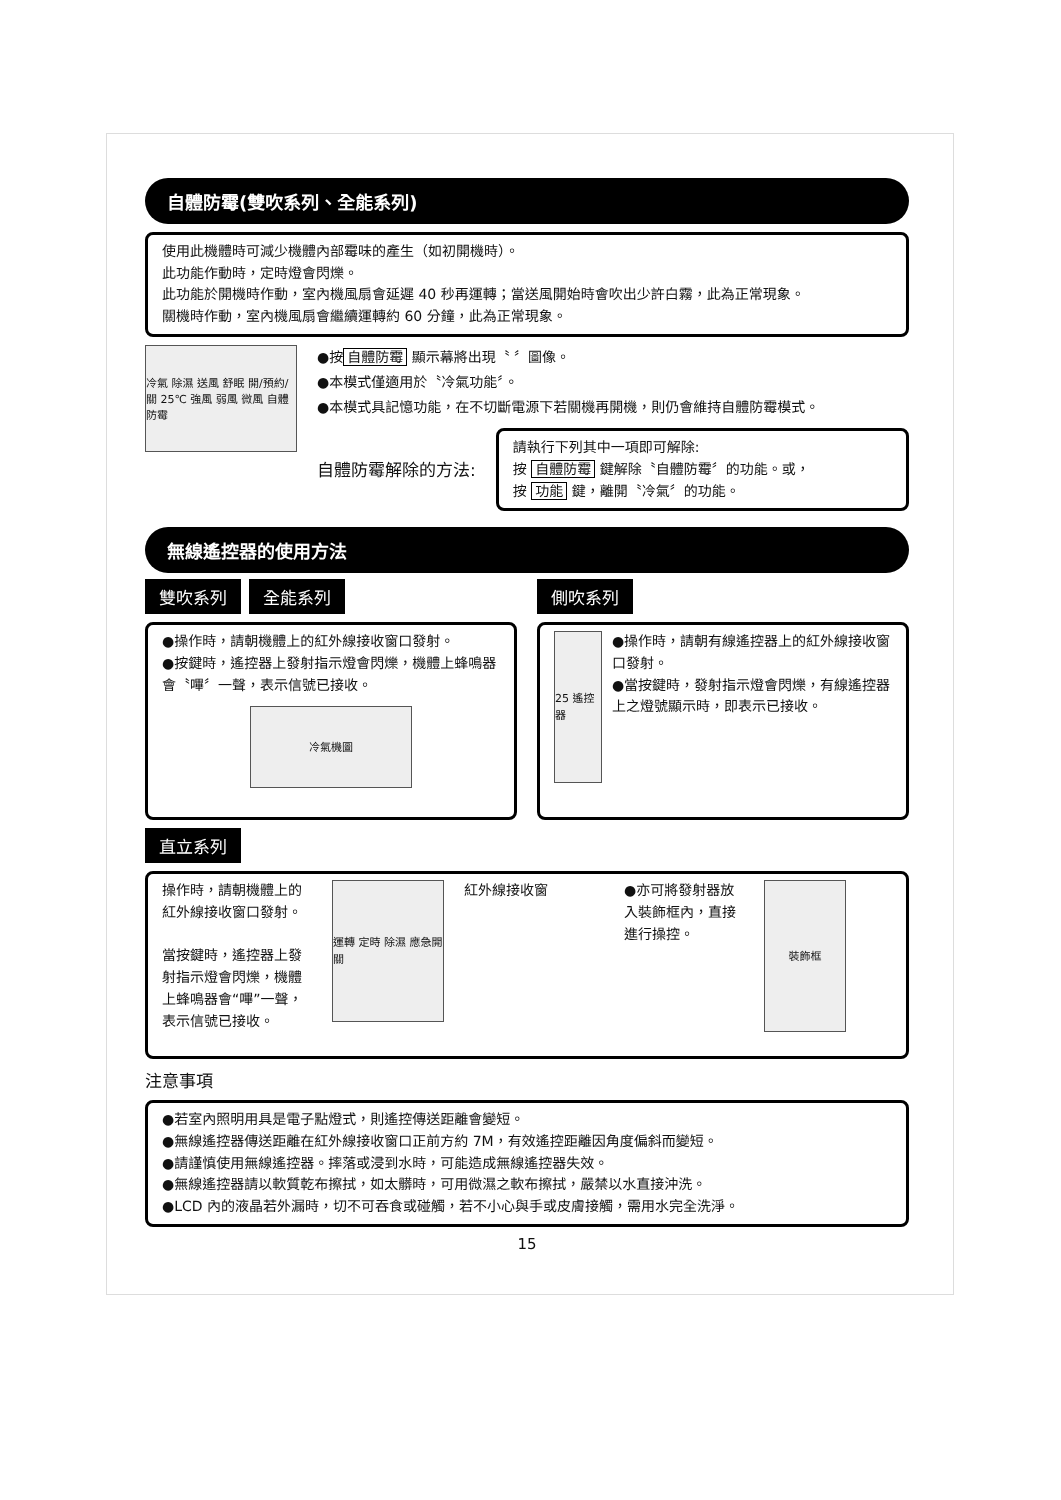自體防霉(雙吹系列、全能系列)
使用此機體時可減少機體內部霉味的產生（如初開機時）。
此功能作動時，定時燈會閃爍。
此功能於開機時作動，室內機風扇會延遲 40 秒再運轉；當送風開始時會吹出少許白霧，此為正常現象。
關機時作動，室內機風扇會繼續運轉約 60 分鐘，此為正常現象。
冷氣 除濕 送風 舒眠 開/預約/關 25℃ 強風 弱風 微風 自體防霉
●按 自體防霉 顯示幕將出現〝 〞圖像。
●本模式僅適用於〝冷氣功能〞。
●本模式具記憶功能，在不切斷電源下若關機再開機，則仍會維持自體防霉模式。
自體防霉解除的方法:
請執行下列其中一項即可解除:
按 自體防霉 鍵解除〝自體防霉〞的功能。或，
按 功能 鍵，離開〝冷氣〞的功能。
無線遙控器的使用方法
雙吹系列 全能系列
●操作時，請朝機體上的紅外線接收窗口發射。
●按鍵時，遙控器上發射指示燈會閃爍，機體上蜂鳴器會〝嗶〞一聲，表示信號已接收。
冷氣機圖
側吹系列
25 遙控器
●操作時，請朝有線遙控器上的紅外線接收窗口發射。
●當按鍵時，發射指示燈會閃爍，有線遙控器上之燈號顯示時，即表示已接收。
直立系列
操作時，請朝機體上的紅外線接收窗口發射。
當按鍵時，遙控器上發射指示燈會閃爍，機體上蜂鳴器會“嗶”一聲，表示信號已接收。
運轉 定時 除濕 應急開關
紅外線接收窗 ●亦可將發射器放入裝飾框內，直接進行操控。
裝飾框
注意事項
●若室內照明用具是電子點燈式，則遙控傳送距離會變短。
●無線遙控器傳送距離在紅外線接收窗口正前方約 7M，有效遙控距離因角度偏斜而變短。
●請謹慎使用無線遙控器。摔落或浸到水時，可能造成無線遙控器失效。
●無線遙控器請以軟質乾布擦拭，如太髒時，可用微濕之軟布擦拭，嚴禁以水直接沖洗。
●LCD 內的液晶若外漏時，切不可吞食或碰觸，若不小心與手或皮膚接觸，需用水完全洗淨。
15